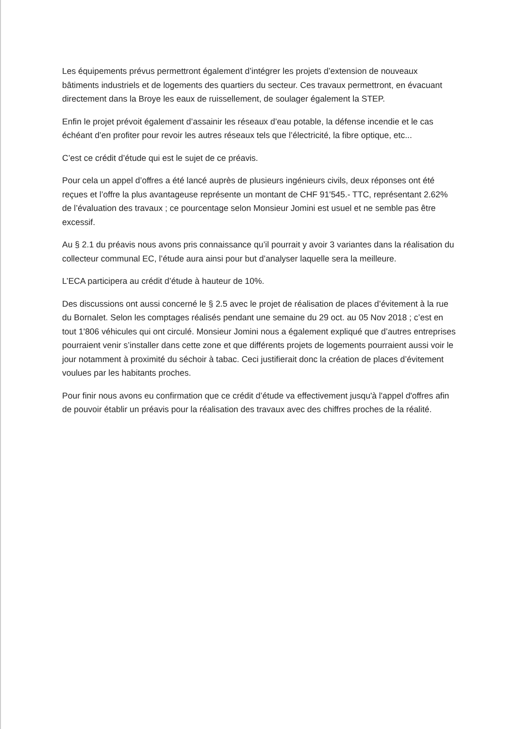Les équipements prévus permettront également d’intégrer les projets d’extension de nouveaux bâtiments industriels et de logements des quartiers du secteur. Ces travaux permettront, en évacuant directement dans la Broye les eaux de ruissellement, de soulager également la STEP.
Enfin le projet prévoit également d’assainir les réseaux d’eau potable, la défense incendie et le cas échéant d’en profiter pour revoir les autres réseaux tels que l’électricité, la fibre optique, etc...
C’est ce crédit d’étude qui est le sujet de ce préavis.
Pour cela un appel d’offres a été lancé auprès de plusieurs ingénieurs civils, deux réponses ont été reçues et l’offre la plus avantageuse représente un montant de CHF 91'545.- TTC, représentant 2.62% de l’évaluation des travaux ; ce pourcentage selon Monsieur Jomini est usuel et ne semble pas être excessif.
Au § 2.1 du préavis nous avons pris connaissance qu’il pourrait y avoir 3 variantes dans la réalisation du collecteur communal EC, l’étude aura ainsi pour but d’analyser laquelle sera la meilleure.
L’ECA participera au crédit d’étude à hauteur de 10%.
Des discussions ont aussi concerné le § 2.5 avec le projet de réalisation de places d’évitement à la rue du Bornalet. Selon les comptages réalisés pendant une semaine du 29 oct. au 05 Nov 2018 ; c’est en tout 1'806 véhicules qui ont circulé. Monsieur Jomini nous a également expliqué que d’autres entreprises pourraient venir s’installer dans cette zone et que différents projets de logements pourraient aussi voir le jour notamment à proximité du séchoir à tabac. Ceci justifierait donc la création de places d’évitement voulues par les habitants proches.
Pour finir nous avons eu confirmation que ce crédit d’étude va effectivement jusqu'à l'appel d'offres afin de pouvoir établir un préavis pour la réalisation des travaux avec des chiffres proches de la réalité.